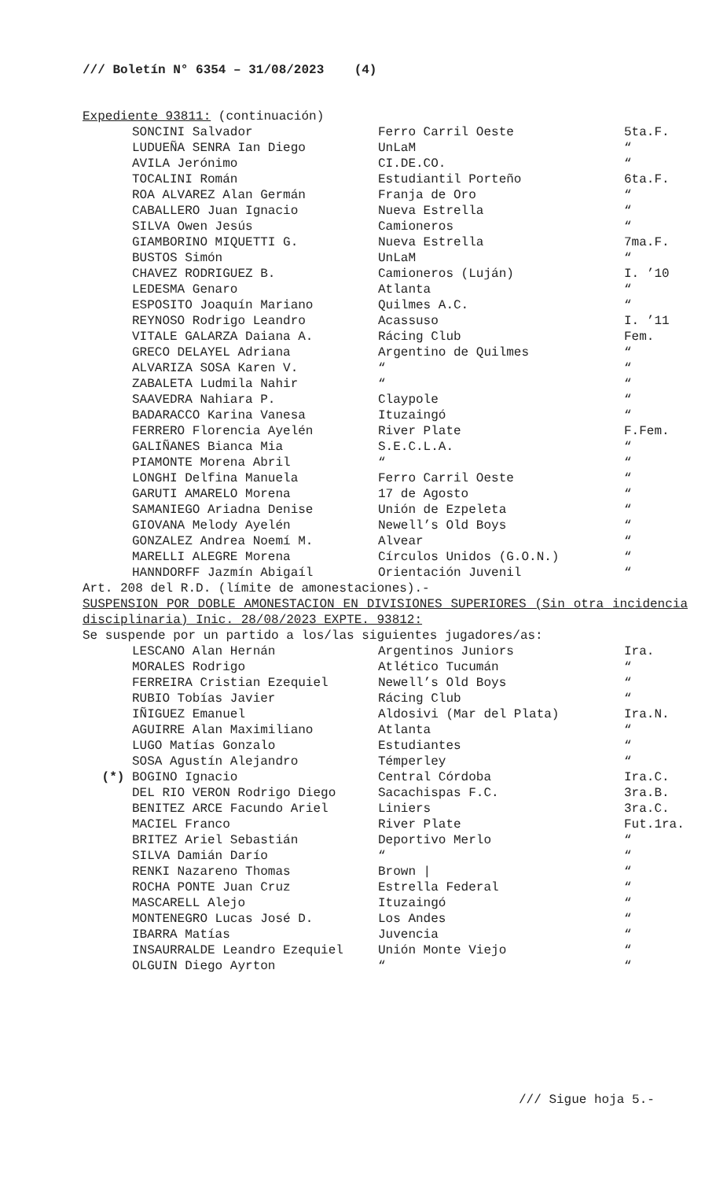/// Boletín N° 6354 – 31/08/2023 (4)
Expediente 93811: (continuación)
| | SONCINI Salvador | Ferro Carril Oeste | 5ta.F. |
| | LUDUEÑA SENRA Ian Diego | UnLaM | “ |
| | AVILA Jerónimo | CI.DE.CO. | “ |
| | TOCALINI Román | Estudiantil Porteño | 6ta.F. |
| | ROA ALVAREZ Alan Germán | Franja de Oro | “ |
| | CABALLERO Juan Ignacio | Nueva Estrella | “ |
| | SILVA Owen Jesús | Camioneros | “ |
| | GIAMBORINO MIQUETTI G. | Nueva Estrella | 7ma.F. |
| | BUSTOS Simón | UnLaM | “ |
| | CHAVEZ RODRIGUEZ B. | Camioneros (Luján) | I. ’10 |
| | LEDESMA Genaro | Atlanta | “ |
| | ESPOSITO Joaquín Mariano | Quilmes A.C. | “ |
| | REYNOSO Rodrigo Leandro | Acassuso | I. ’11 |
| | VITALE GALARZA Daiana A. | Rácing Club | Fem. |
| | GRECO DELAYEL Adriana | Argentino de Quilmes | “ |
| | ALVARIZA SOSA Karen V. | “ | “ |
| | ZABALETA Ludmila Nahir | “ | “ |
| | SAAVEDRA Nahiara P. | Claypole | “ |
| | BADARACCO Karina Vanesa | Ituzaingó | “ |
| | FERRERO Florencia Ayelén | River Plate | F.Fem. |
| | GALIÑANES Bianca Mia | S.E.C.L.A. | “ |
| | PIAMONTE Morena Abril | “ | “ |
| | LONGHI Delfina Manuela | Ferro Carril Oeste | “ |
| | GARUTI AMARELO Morena | 17 de Agosto | “ |
| | SAMANIEGO Ariadna Denise | Unión de Ezpeleta | “ |
| | GIOVANA Melody Ayelén | Newell’s Old Boys | “ |
| | GONZALEZ Andrea Noemí M. | Alvear | “ |
| | MARELLI ALEGRE Morena | Círculos Unidos (G.O.N.) | “ |
| | HANNDORFF Jazmín Abigaíl | Orientación Juvenil | “ |
Art. 208 del R.D. (límite de amonestaciones).-
SUSPENSION POR DOBLE AMONESTACION EN DIVISIONES SUPERIORES (Sin otra incidencia disciplinaria) Inic. 28/08/2023 EXPTE. 93812:
Se suspende por un partido a los/las siguientes jugadores/as:
| | LESCANO Alan Hernán | Argentinos Juniors | Ira. |
| | MORALES Rodrigo | Atlético Tucumán | “ |
| | FERREIRA Cristian Ezequiel | Newell’s Old Boys | “ |
| | RUBIO Tobías Javier | Rácing Club | “ |
| | IÑIGUEZ Emanuel | Aldosivi (Mar del Plata) | Ira.N. |
| | AGUIRRE Alan Maximiliano | Atlanta | “ |
| | LUGO Matías Gonzalo | Estudiantes | “ |
| | SOSA Agustín Alejandro | Témperley | “ |
| (*) | BOGINO Ignacio | Central Córdoba | Ira.C. |
| | DEL RIO VERON Rodrigo Diego | Sacachispas F.C. | 3ra.B. |
| | BENITEZ ARCE Facundo Ariel | Liniers | 3ra.C. |
| | MACIEL Franco | River Plate | Fut.1ra. |
| | BRITEZ Ariel Sebastián | Deportivo Merlo | “ |
| | SILVA Damián Darío | “ | “ |
| | RENKI Nazareno Thomas | Brown / | “ |
| | ROCHA PONTE Juan Cruz | Estrella Federal | “ |
| | MASCARELL Alejo | Ituzaingó | “ |
| | MONTENEGRO Lucas José D. | Los Andes | “ |
| | IBARRA Matías | Juvencia | “ |
| | INSAURRALDE Leandro Ezequiel | Unión Monte Viejo | “ |
| | OLGUIN Diego Ayrton | “ | “ |
/// Sigue hoja 5.-